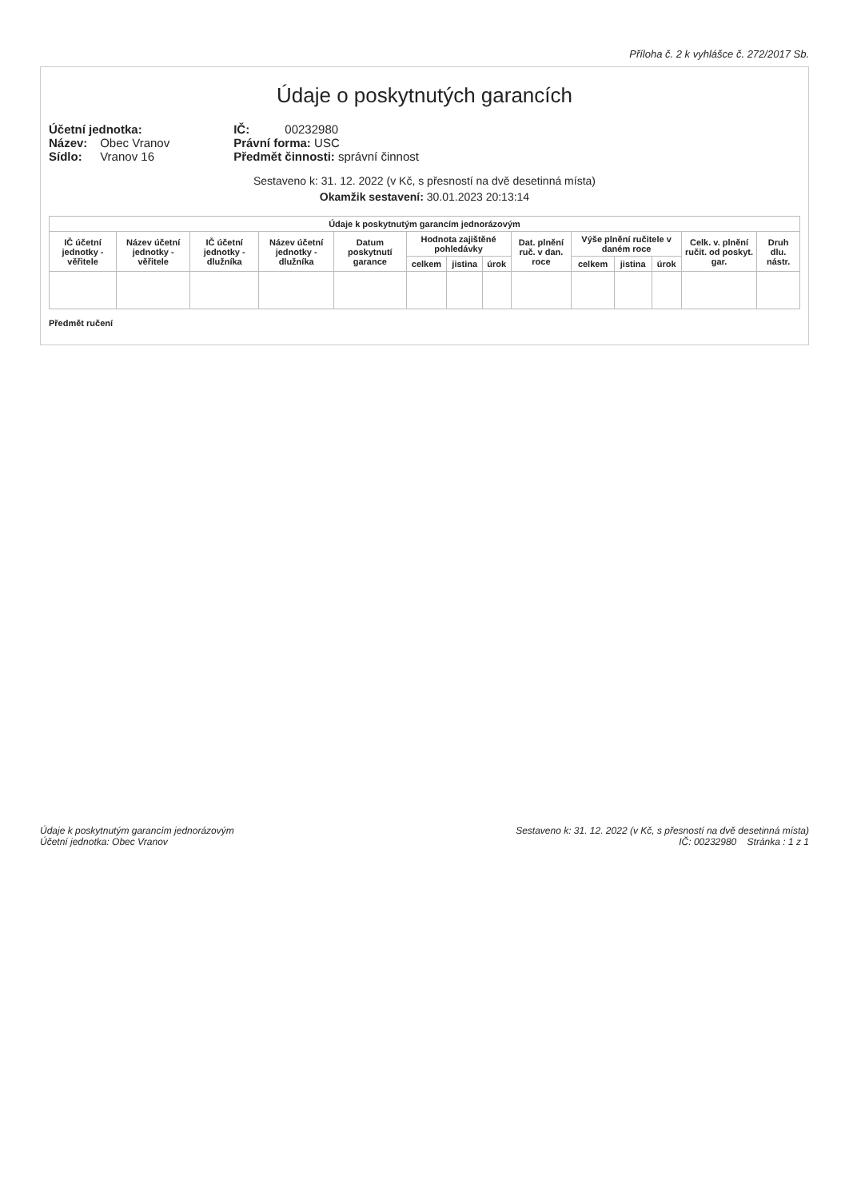Příloha č. 2 k vyhlášce č. 272/2017 Sb.
Údaje o poskytnutých garancích
Účetní jednotka:
Název: Obec Vranov
Sídlo: Vranov 16
IČ: 00232980
Právní forma: USC
Předmět činnosti: správní činnost
Sestaveno k: 31. 12. 2022 (v Kč, s přesností na dvě desetinná místa)
Okamžik sestavení: 30.01.2023 20:13:14
| Údaje k poskytnutým garancím jednorázovým | | | | | | | | | | | | | |
| --- | --- | --- | --- | --- | --- | --- | --- | --- | --- | --- | --- | --- | --- |
| IČ účetní jednotky -věřitele | Název účetní jednotky - věřitele | IČ účetní jednotky -dlužníka | Název účetní jednotky - dlužníka | Datum poskytnutí garance | Hodnota zajištěné pohledávky | | | Dat. plnění ruč. v dan. roce | Výše plnění ručitele v daném roce | | | Celk. v. plnění ručit. od poskyt. gar. | Druh dlu. nástr. |
| | | | | | celkem | jistina | úrok | | celkem | jistina | úrok | | |
Předmět ručení
Údaje k poskytnutým garancím jednorázovým
Účetní jednotka: Obec Vranov
Sestaveno k: 31. 12. 2022 (v Kč, s přesností na dvě desetinná místa)
IČ: 00232980 Stránka : 1 z 1